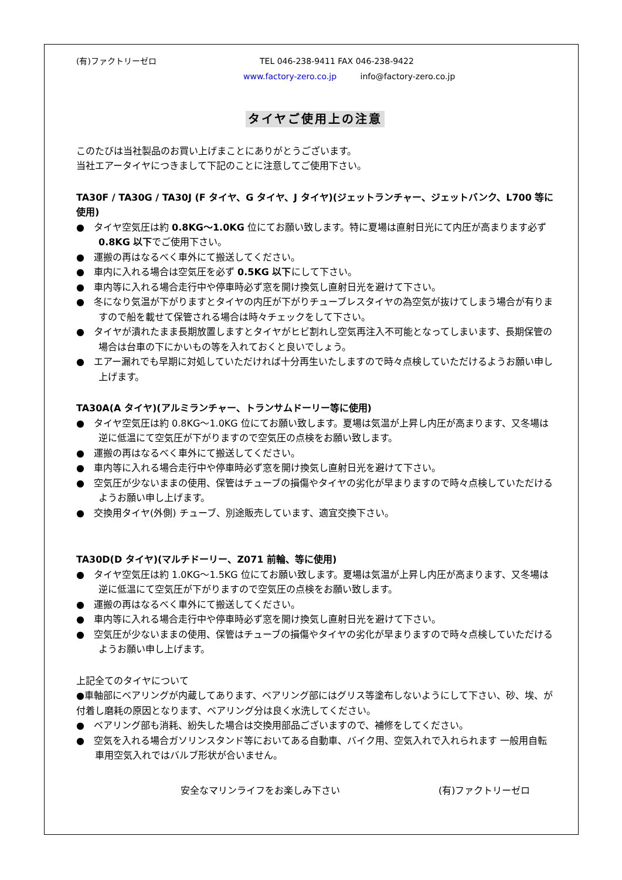(有)ファクトリーゼロ TEL 046-238-9411 FAX 046-238-9422
www.factory-zero.co.jp info@factory-zero.co.jp
タイヤご使用上の注意
このたびは当社製品のお買い上げまことにありがとうございます。
当社エアータイヤにつきまして下記のことに注意してご使用下さい。
TA30F / TA30G / TA30J (F タイヤ、G タイヤ、J タイヤ)(ジェットランチャー、ジェットバンク、L700 等に使用)
●　タイヤ空気圧は約 0.8KG～1.0KG 位にてお願い致します。特に夏場は直射日光にて内圧が高まります必ず 0.8KG 以下でご使用下さい。
●　運搬の再はなるべく車外にて搬送してください。
●　車内に入れる場合は空気圧を必ず 0.5KG 以下にして下さい。
●　車内等に入れる場合走行中や停車時必ず窓を開け換気し直射日光を避けて下さい。
●　冬になり気温が下がりますとタイヤの内圧が下がりチューブレスタイヤの為空気が抜けてしまう場合が有りますので船を載せて保管される場合は時々チェックをして下さい。
●　タイヤが潰れたまま長期放置しますとタイヤがヒビ割れし空気再注入不可能となってしまいます、長期保管の場合は台車の下にかいもの等を入れておくと良いでしょう。
●　エアー漏れでも早期に対処していただければ十分再生いたしますので時々点検していただけるようお願い申し上げます。
TA30A(A タイヤ)(アルミランチャー、トランサムドーリー等に使用)
●　タイヤ空気圧は約 0.8KG～1.0KG 位にてお願い致します。夏場は気温が上昇し内圧が高まります、又冬場は逆に低温にて空気圧が下がりますので空気圧の点検をお願い致します。
●　運搬の再はなるべく車外にて搬送してください。
●　車内等に入れる場合走行中や停車時必ず窓を開け換気し直射日光を避けて下さい。
●　空気圧が少ないままの使用、保管はチューブの損傷やタイヤの劣化が早まりますので時々点検していただけるようお願い申し上げます。
●　交換用タイヤ(外側) チューブ、別途販売しています、適宜交換下さい。
TA30D(D タイヤ)(マルチドーリー、Z071 前輪、等に使用)
●　タイヤ空気圧は約 1.0KG～1.5KG 位にてお願い致します。夏場は気温が上昇し内圧が高まります、又冬場は逆に低温にて空気圧が下がりますので空気圧の点検をお願い致します。
●　運搬の再はなるべく車外にて搬送してください。
●　車内等に入れる場合走行中や停車時必ず窓を開け換気し直射日光を避けて下さい。
●　空気圧が少ないままの使用、保管はチューブの損傷やタイヤの劣化が早まりますので時々点検していただけるようお願い申し上げます。
上記全てのタイヤについて
●車軸部にベアリングが内蔵してあります、ベアリング部にはグリス等塗布しないようにして下さい、砂、埃、が付着し磨耗の原因となります、ベアリング分は良く水洗してください。
●　ベアリング部も消耗、紛失した場合は交換用部品ございますので、補修をしてください。
●　空気を入れる場合ガソリンスタンド等においてある自動車、バイク用、空気入れで入れられます 一般用自転車用空気入れではバルブ形状が合いません。
安全なマリンライフをお楽しみ下さい (有)ファクトリーゼロ